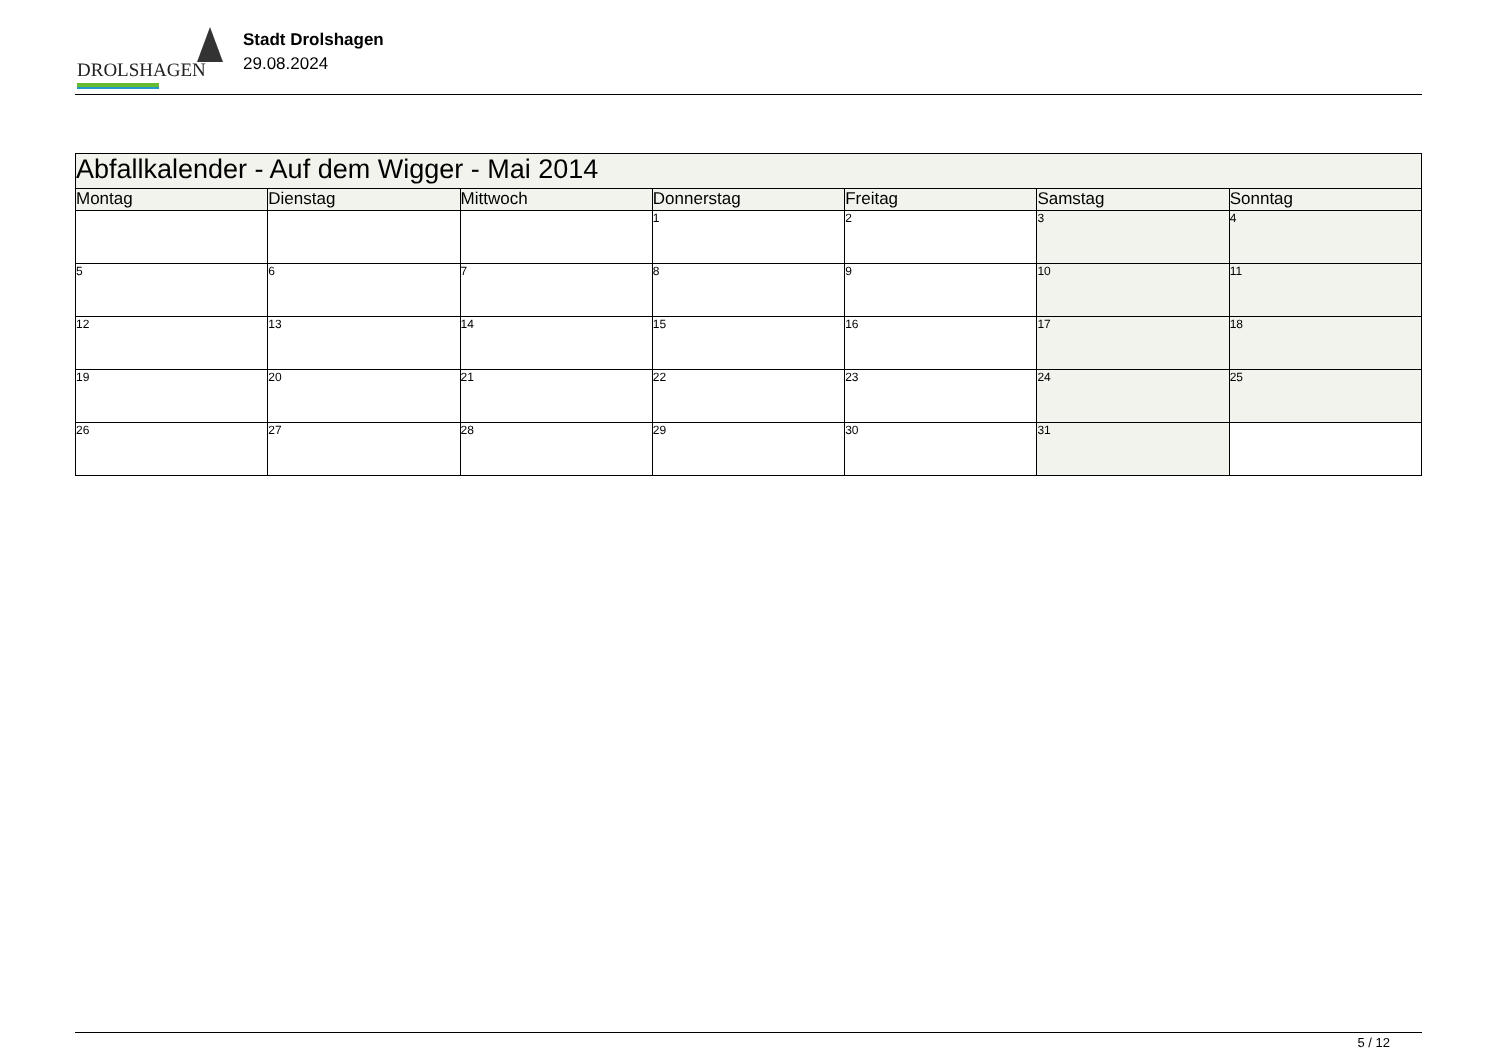DROLSHAGEN
Stadt Drolshagen
29.08.2024
| Abfallkalender - Auf dem Wigger - Mai 2014 | | | | | | |
| --- | --- | --- | --- | --- | --- | --- |
| Montag | Dienstag | Mittwoch | Donnerstag | Freitag | Samstag | Sonntag |
| | | | 1 | 2 | 3 | 4 |
| 5 | 6 | 7 | 8 | 9 | 10 | 11 |
| 12 | 13 | 14 | 15 | 16 | 17 | 18 |
| 19 | 20 | 21 | 22 | 23 | 24 | 25 |
| 26 | 27 | 28 | 29 | 30 | 31 | |
5 / 12